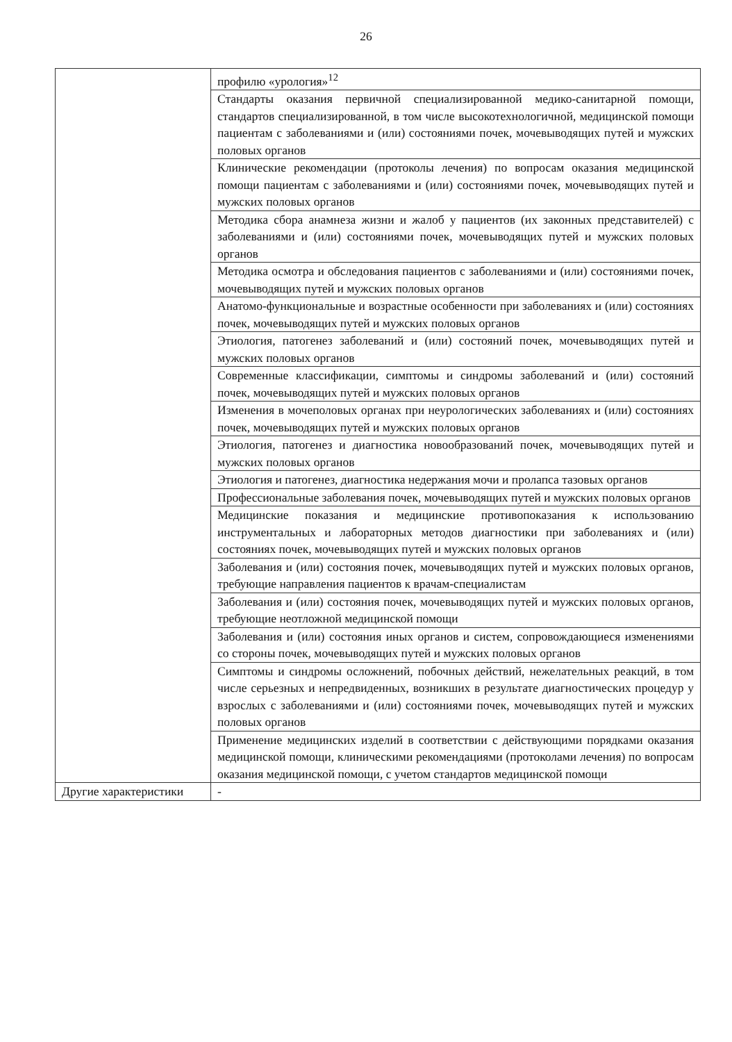26
| | профилю «урология»<sup>12</sup> |
| | Стандарты оказания первичной специализированной медико-санитарной помощи, стандартов специализированной, в том числе высокотехнологичной, медицинской помощи пациентам с заболеваниями и (или) состояниями почек, мочевыводящих путей и мужских половых органов |
| | Клинические рекомендации (протоколы лечения) по вопросам оказания медицинской помощи пациентам с заболеваниями и (или) состояниями почек, мочевыводящих путей и мужских половых органов |
| | Методика сбора анамнеза жизни и жалоб у пациентов (их законных представителей) с заболеваниями и (или) состояниями почек, мочевыводящих путей и мужских половых органов |
| | Методика осмотра и обследования пациентов с заболеваниями и (или) состояниями почек, мочевыводящих путей и мужских половых органов |
| | Анатомо-функциональные и возрастные особенности при заболеваниях и (или) состояниях почек, мочевыводящих путей и мужских половых органов |
| | Этиология, патогенез заболеваний и (или) состояний почек, мочевыводящих путей и мужских половых органов |
| | Современные классификации, симптомы и синдромы заболеваний и (или) состояний почек, мочевыводящих путей и мужских половых органов |
| | Изменения в мочеполовых органах при неурологических заболеваниях и (или) состояниях почек, мочевыводящих путей и мужских половых органов |
| | Этиология, патогенез и диагностика новообразований почек, мочевыводящих путей и мужских половых органов |
| | Этиология и патогенез, диагностика недержания мочи и пролапса тазовых органов |
| | Профессиональные заболевания почек, мочевыводящих путей и мужских половых органов |
| | Медицинские показания и медицинские противопоказания к использованию инструментальных и лабораторных методов диагностики при заболеваниях и (или) состояниях почек, мочевыводящих путей и мужских половых органов |
| | Заболевания и (или) состояния почек, мочевыводящих путей и мужских половых органов, требующие направления пациентов к врачам-специалистам |
| | Заболевания и (или) состояния почек, мочевыводящих путей и мужских половых органов, требующие неотложной медицинской помощи |
| | Заболевания и (или) состояния иных органов и систем, сопровождающиеся изменениями со стороны почек, мочевыводящих путей и мужских половых органов |
| | Симптомы и синдромы осложнений, побочных действий, нежелательных реакций, в том числе серьезных и непредвиденных, возникших в результате диагностических процедур у взрослых с заболеваниями и (или) состояниями почек, мочевыводящих путей и мужских половых органов |
| | Применение медицинских изделий в соответствии с действующими порядками оказания медицинской помощи, клиническими рекомендациями (протоколами лечения) по вопросам оказания медицинской помощи, с учетом стандартов медицинской помощи |
| Другие характеристики | - |